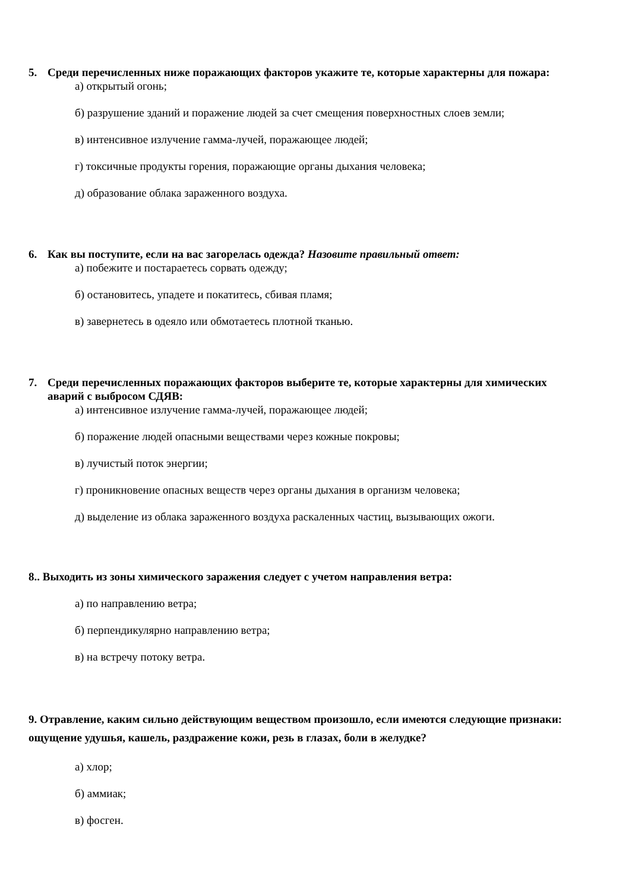5. Среди перечисленных ниже поражающих факторов укажите те, которые характерны для пожара:
а) открытый огонь;
б) разрушение зданий и поражение людей за счет смещения поверхностных слоев земли;
в) интенсивное излучение гамма-лучей, поражающее людей;
г) токсичные продукты горения, поражающие органы дыхания человека;
д) образование облака зараженного воздуха.
6. Как вы поступите, если на вас загорелась одежда? Назовите правильный ответ:
а) побежите и постараетесь сорвать одежду;
б) остановитесь, упадете и покатитесь, сбивая пламя;
в) завернетесь в одеяло или обмотаетесь плотной тканью.
7. Среди перечисленных поражающих факторов выберите те, которые характерны для химических аварий с выбросом СДЯВ:
а) интенсивное излучение гамма-лучей, поражающее людей;
б) поражение людей опасными веществами через кожные покровы;
в) лучистый поток энергии;
г) проникновение опасных веществ через органы дыхания в организм человека;
д) выделение из облака зараженного воздуха раскаленных частиц, вызывающих ожоги.
8.. Выходить из зоны химического заражения следует с учетом направления ветра:
а) по направлению ветра;
б) перпендикулярно направлению ветра;
в) на встречу потоку ветра.
9. Отравление, каким сильно действующим веществом произошло, если имеются следующие признаки: ощущение удушья, кашель, раздражение кожи, резь в глазах, боли в желудке?
а) хлор;
б) аммиак;
в) фосген.